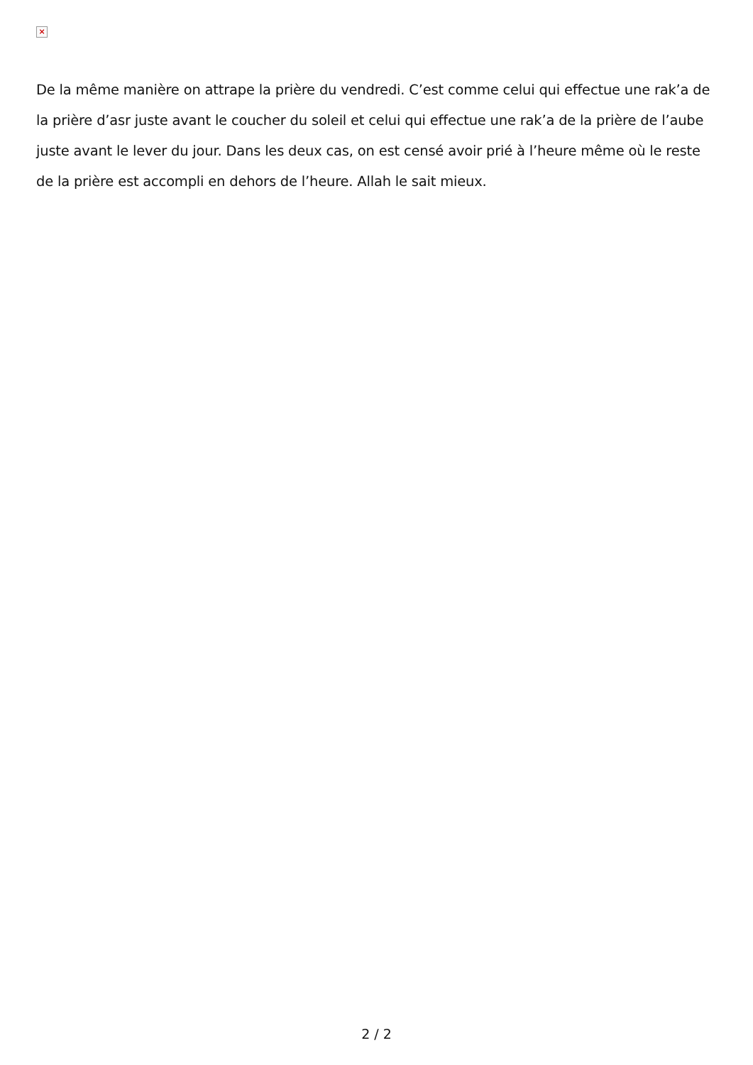×
De la même manière on attrape la prière du vendredi. C’est comme celui qui effectue une rak’a de la prière d’asr juste avant le coucher du soleil et celui qui effectue une rak’a de la prière de l’aube juste avant le lever du jour. Dans les deux cas, on est censé avoir prié à l’heure même où le reste de la prière est accompli en dehors de l’heure. Allah le sait mieux.
2 / 2